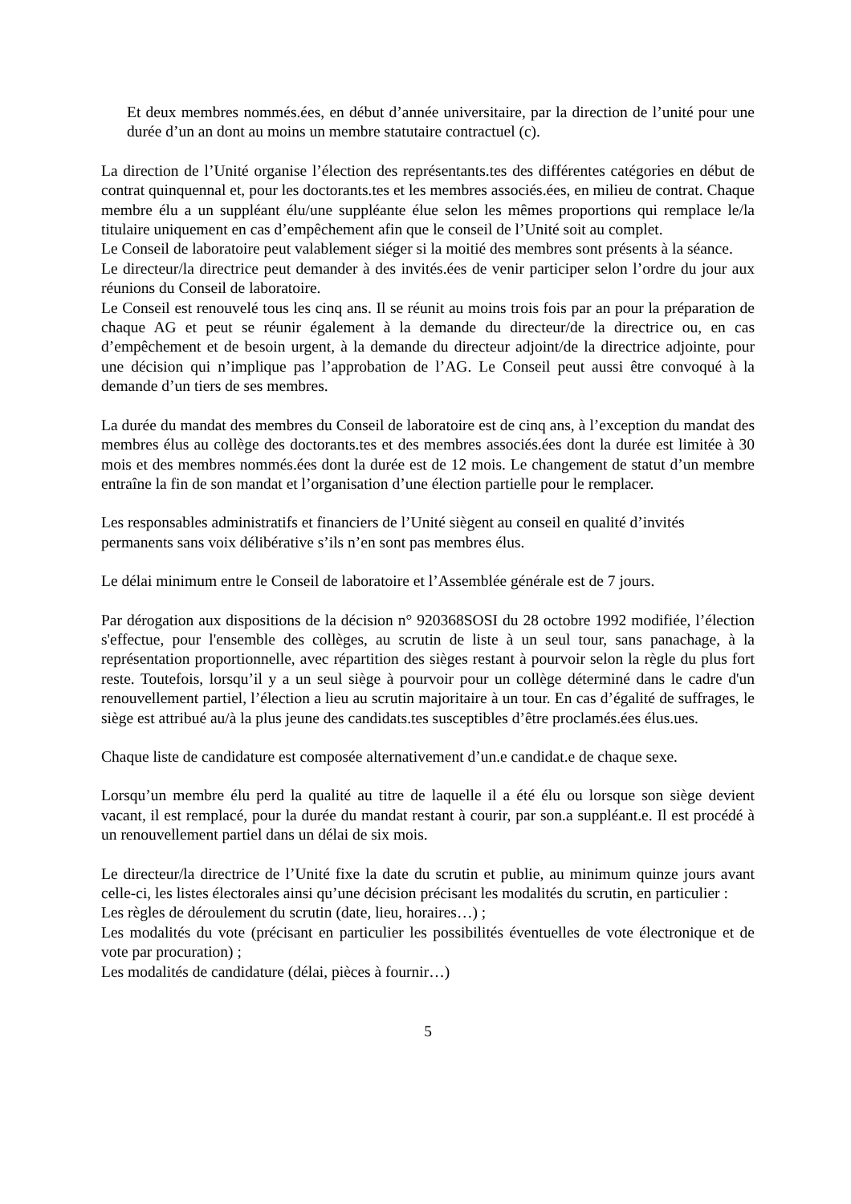Et deux membres nommés.ées, en début d’année universitaire, par la direction de l’unité pour une durée d’un an dont au moins un membre statutaire contractuel (c).
La direction de l’Unité organise l’élection des représentants.tes des différentes catégories en début de contrat quinquennal et, pour les doctorants.tes et les membres associés.ées, en milieu de contrat. Chaque membre élu a un suppléant élu/une suppléante élue selon les mêmes proportions qui remplace le/la titulaire uniquement en cas d’empêchement afin que le conseil de l’Unité soit au complet.
Le Conseil de laboratoire peut valablement siéger si la moitié des membres sont présents à la séance.
Le directeur/la directrice peut demander à des invités.ées de venir participer selon l’ordre du jour aux réunions du Conseil de laboratoire.
Le Conseil est renouvelé tous les cinq ans. Il se réunit au moins trois fois par an pour la préparation de chaque AG et peut se réunir également à la demande du directeur/de la directrice ou, en cas d’empêchement et de besoin urgent, à la demande du directeur adjoint/de la directrice adjointe, pour une décision qui n’implique pas l’approbation de l’AG. Le Conseil peut aussi être convoqué à la demande d’un tiers de ses membres.
La durée du mandat des membres du Conseil de laboratoire est de cinq ans, à l’exception du mandat des membres élus au collège des doctorants.tes et des membres associés.ées dont la durée est limitée à 30 mois et des membres nommés.ées dont la durée est de 12 mois. Le changement de statut d’un membre entraîne la fin de son mandat et l’organisation d’une élection partielle pour le remplacer.
Les responsables administratifs et financiers de l’Unité siègent au conseil en qualité d’invités permanents sans voix délibérative s’ils n’en sont pas membres élus.
Le délai minimum entre le Conseil de laboratoire et l’Assemblée générale est de 7 jours.
Par dérogation aux dispositions de la décision n° 920368SOSI du 28 octobre 1992 modifiée, l’élection s'effectue, pour l'ensemble des collèges, au scrutin de liste à un seul tour, sans panachage, à la représentation proportionnelle, avec répartition des sièges restant à pourvoir selon la règle du plus fort reste. Toutefois, lorsqu’il y a un seul siège à pourvoir pour un collège déterminé dans le cadre d'un renouvellement partiel, l’élection a lieu au scrutin majoritaire à un tour. En cas d’égalité de suffrages, le siège est attribué au/à la plus jeune des candidats.tes susceptibles d’être proclamés.ées élus.ues.
Chaque liste de candidature est composée alternativement d’un.e candidat.e de chaque sexe.
Lorsqu’un membre élu perd la qualité au titre de laquelle il a été élu ou lorsque son siège devient vacant, il est remplacé, pour la durée du mandat restant à courir, par son.a suppléant.e. Il est procédé à un renouvellement partiel dans un délai de six mois.
Le directeur/la directrice de l’Unité fixe la date du scrutin et publie, au minimum quinze jours avant celle-ci, les listes électorales ainsi qu’une décision précisant les modalités du scrutin, en particulier :
Les règles de déroulement du scrutin (date, lieu, horaires…) ;
Les modalités du vote (précisant en particulier les possibilités éventuelles de vote électronique et de vote par procuration) ;
Les modalités de candidature (délai, pièces à fournir…)
5